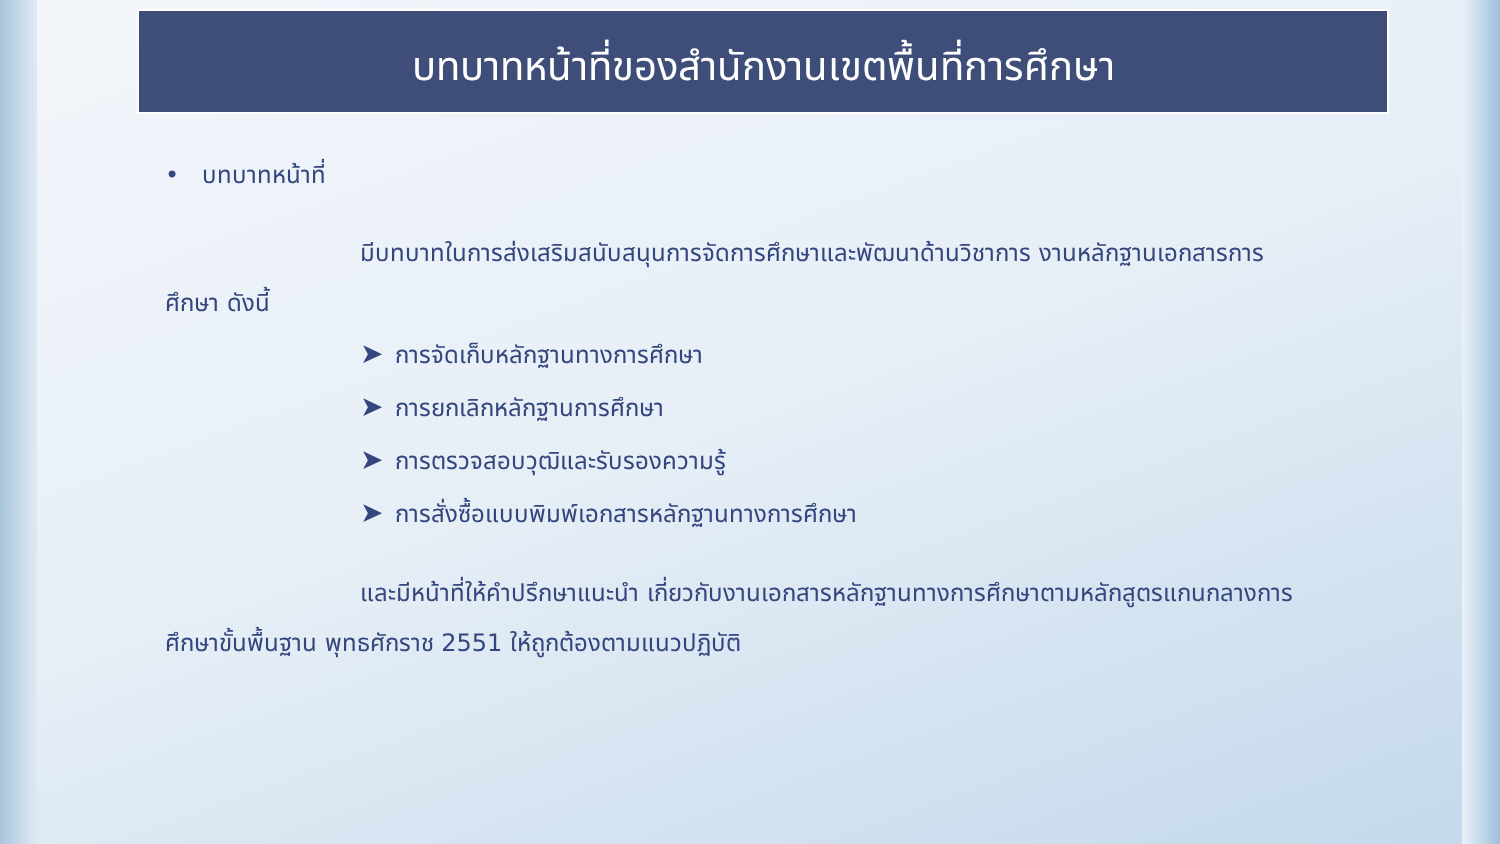บทบาทหน้าที่ของสำนักงานเขตพื้นที่การศึกษา
• บทบาทหน้าที่
มีบทบาทในการส่งเสริมสนับสนุนการจัดการศึกษาและพัฒนาด้านวิชาการ งานหลักฐานเอกสารการศึกษา ดังนี้
➤ การจัดเก็บหลักฐานทางการศึกษา
➤ การยกเลิกหลักฐานการศึกษา
➤ การตรวจสอบวุฒิและรับรองความรู้
➤ การสั่งซื้อแบบพิมพ์เอกสารหลักฐานทางการศึกษา
และมีหน้าที่ให้คำปรึกษาแนะนำ เกี่ยวกับงานเอกสารหลักฐานทางการศึกษาตามหลักสูตรแกนกลางการศึกษาขั้นพื้นฐาน พุทธศักราช 2551 ให้ถูกต้องตามแนวปฏิบัติ